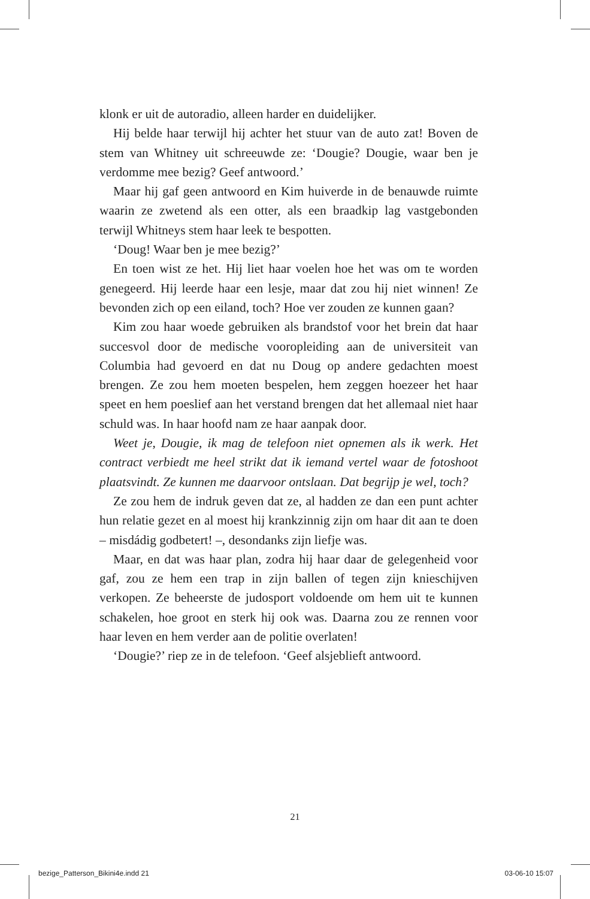klonk er uit de autoradio, alleen harder en duidelijker.
Hij belde haar terwijl hij achter het stuur van de auto zat! Boven de stem van Whitney uit schreeuwde ze: ‘Dougie? Dougie, waar ben je verdomme mee bezig? Geef antwoord.’
Maar hij gaf geen antwoord en Kim huiverde in de benauwde ruimte waarin ze zwetend als een otter, als een braadkip lag vastgebonden terwijl Whitneys stem haar leek te bespotten.
‘Doug! Waar ben je mee bezig?’
En toen wist ze het. Hij liet haar voelen hoe het was om te worden genegeerd. Hij leerde haar een lesje, maar dat zou hij niet winnen! Ze bevonden zich op een eiland, toch? Hoe ver zouden ze kunnen gaan?
Kim zou haar woede gebruiken als brandstof voor het brein dat haar succesvol door de medische vooropleiding aan de universiteit van Columbia had gevoerd en dat nu Doug op andere gedachten moest brengen. Ze zou hem moeten bespelen, hem zeggen hoezeer het haar speet en hem poeslief aan het verstand brengen dat het allemaal niet haar schuld was. In haar hoofd nam ze haar aanpak door.
Weet je, Dougie, ik mag de telefoon niet opnemen als ik werk. Het contract verbiedt me heel strikt dat ik iemand vertel waar de fotoshoot plaatsvindt. Ze kunnen me daarvoor ontslaan. Dat begrijp je wel, toch?
Ze zou hem de indruk geven dat ze, al hadden ze dan een punt achter hun relatie gezet en al moest hij krankzinnig zijn om haar dit aan te doen – misdádig godbetert! –, desondanks zijn liefje was.
Maar, en dat was haar plan, zodra hij haar daar de gelegenheid voor gaf, zou ze hem een trap in zijn ballen of tegen zijn knieschijven verkopen. Ze beheerste de judosport voldoende om hem uit te kunnen schakelen, hoe groot en sterk hij ook was. Daarna zou ze rennen voor haar leven en hem verder aan de politie overlaten!
‘Dougie?’ riep ze in de telefoon. ‘Geef alsjeblieft antwoord.
21
bezige_Patterson_Bikini4e.indd 21 03-06-10 15:07